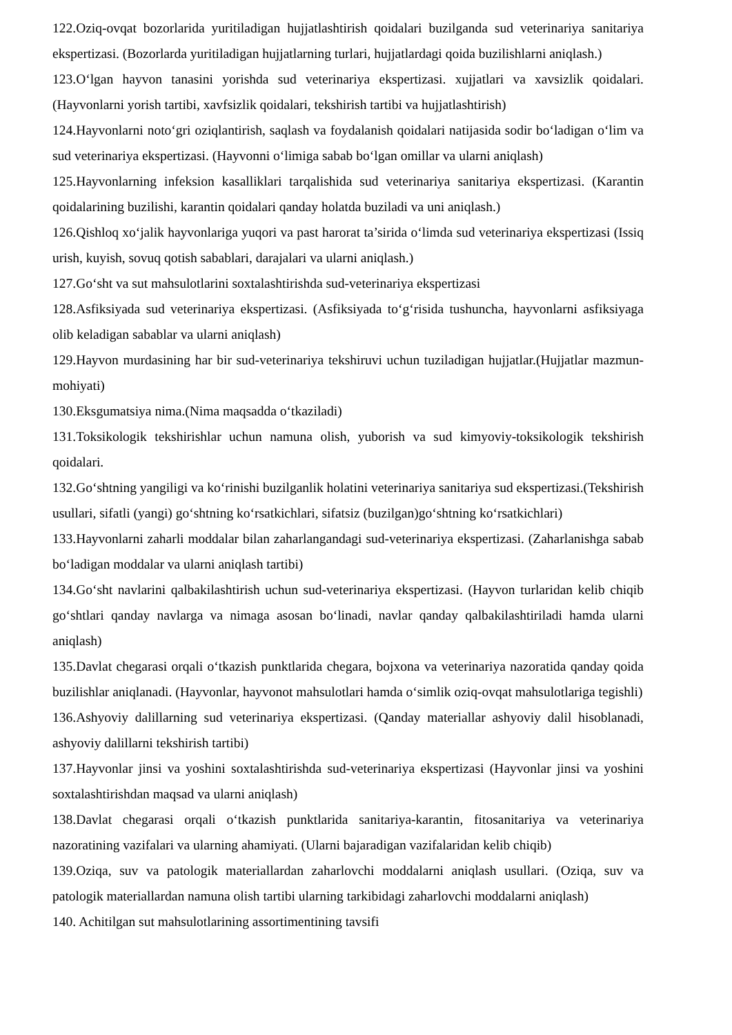122.Oziq-ovqat bozorlarida yuritiladigan hujjatlashtirish qoidalari buzilganda sud veterinariya sanitariya ekspertizasi. (Bozorlarda yuritiladigan hujjatlarning turlari, hujjatlardagi qoida buzilishlarni aniqlash.)
123.O‘lgan hayvon tanasini yorishda sud veterinariya ekspertizasi. xujjatlari va xavsizlik qoidalari.(Hayvonlarni yorish tartibi, xavfsizlik qoidalari, tekshirish tartibi va hujjatlashtirish)
124.Hayvonlarni noto‘gri oziqlantirish, saqlash va foydalanish qoidalari natijasida sodir bo‘ladigan o‘lim va sud veterinariya ekspertizasi. (Hayvonni o‘limiga sabab bo‘lgan omillar va ularni aniqlash)
125.Hayvonlarning infeksion kasalliklari tarqalishida sud veterinariya sanitariya ekspertizasi. (Karantin qoidalarining buzilishi, karantin qoidalari qanday holatda buziladi va uni aniqlash.)
126.Qishloq xo‘jalik hayvonlariga yuqori va past harorat ta’sirida o‘limda sud veterinariya ekspertizasi (Issiq urish, kuyish, sovuq qotish sabablari, darajalari va ularni aniqlash.)
127.Go‘sht va sut mahsulotlarini soxtalashtirishda sud-veterinariya ekspertizasi
128.Asfiksiyada sud veterinariya ekspertizasi. (Asfiksiyada to‘g‘risida tushuncha, hayvonlarni asfiksiyaga olib keladigan sabablar va ularni aniqlash)
129.Hayvon murdasining har bir sud-veterinariya tekshiruvi uchun tuziladigan hujjatlar.(Hujjatlar mazmun-mohiyati)
130.Eksgumatsiya nima.(Nima maqsadda o‘tkaziladi)
131.Toksikologik tekshirishlar uchun namuna olish, yuborish va sud kimyoviy-toksikologik tekshirish qoidalari.
132.Go‘shtning yangiligi va ko‘rinishi buzilganlik holatini veterinariya sanitariya sud ekspertizasi.(Tekshirish usullari, sifatli (yangi) go‘shtning ko‘rsatkichlari, sifatsiz (buzilgan)go‘shtning ko‘rsatkichlari)
133.Hayvonlarni zaharli moddalar bilan zaharlangandagi sud-veterinariya ekspertizasi. (Zaharlanishga sabab bo‘ladigan moddalar va ularni aniqlash tartibi)
134.Go‘sht navlarini qalbakilashtirish uchun sud-veterinariya ekspertizasi. (Hayvon turlaridan kelib chiqib go‘shtlari qanday navlarga va nimaga asosan bo‘linadi, navlar qanday qalbakilashtiriladi hamda ularni aniqlash)
135.Davlat chegarasi orqali o‘tkazish punktlarida chegara, bojxona va veterinariya nazoratida qanday qoida buzilishlar aniqlanadi. (Hayvonlar, hayvonot mahsulotlari hamda o‘simlik oziq-ovqat mahsulotlariga tegishli)
136.Ashyoviy dalillarning sud veterinariya ekspertizasi. (Qanday materiallar ashyoviy dalil hisoblanadi, ashyoviy dalillarni tekshirish tartibi)
137.Hayvonlar jinsi va yoshini soxtalashtirishda sud-veterinariya ekspertizasi (Hayvonlar jinsi va yoshini soxtalashtirishdan maqsad va ularni aniqlash)
138.Davlat chegarasi orqali o‘tkazish punktlarida sanitariya-karantin, fitosanitariya va veterinariya nazoratining vazifalari va ularning ahamiyati. (Ularni bajaradigan vazifalaridan kelib chiqib)
139.Oziqa, suv va patologik materiallardan zaharlovchi moddalarni aniqlash usullari. (Oziqa, suv va patologik materiallardan namuna olish tartibi ularning tarkibidagi zaharlovchi moddalarni aniqlash)
140. Achitilgan sut mahsulotlarining assortimentining tavsifi